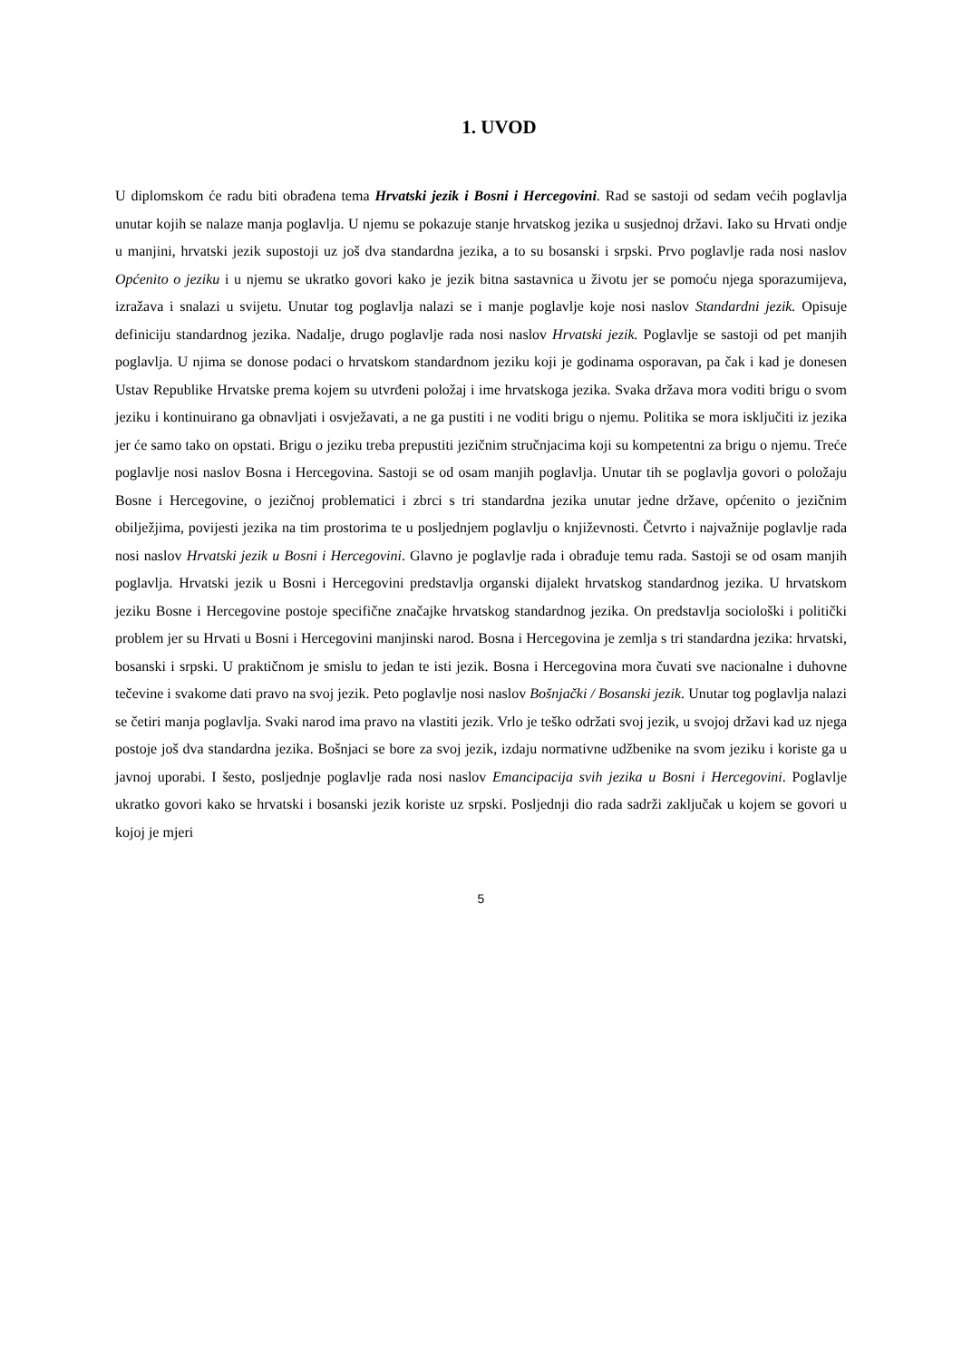1. UVOD
U diplomskom će radu biti obrađena tema Hrvatski jezik i Bosni i Hercegovini. Rad se sastoji od sedam većih poglavlja unutar kojih se nalaze manja poglavlja. U njemu se pokazuje stanje hrvatskog jezika u susjednoj državi. Iako su Hrvati ondje u manjini, hrvatski jezik supostoji uz još dva standardna jezika, a to su bosanski i srpski. Prvo poglavlje rada nosi naslov Općenito o jeziku i u njemu se ukratko govori kako je jezik bitna sastavnica u životu jer se pomoću njega sporazumijeva, izražava i snalazi u svijetu. Unutar tog poglavlja nalazi se i manje poglavlje koje nosi naslov Standardni jezik. Opisuje definiciju standardnog jezika. Nadalje, drugo poglavlje rada nosi naslov Hrvatski jezik. Poglavlje se sastoji od pet manjih poglavlja. U njima se donose podaci o hrvatskom standardnom jeziku koji je godinama osporavan, pa čak i kad je donesen Ustav Republike Hrvatske prema kojem su utvrđeni položaj i ime hrvatskoga jezika. Svaka država mora voditi brigu o svom jeziku i kontinuirano ga obnavljati i osvježavati, a ne ga pustiti i ne voditi brigu o njemu. Politika se mora isključiti iz jezika jer će samo tako on opstati. Brigu o jeziku treba prepustiti jezičnim stručnjacima koji su kompetentni za brigu o njemu. Treće poglavlje nosi naslov Bosna i Hercegovina. Sastoji se od osam manjih poglavlja. Unutar tih se poglavlja govori o položaju Bosne i Hercegovine, o jezičnoj problematici i zbrci s tri standardna jezika unutar jedne države, općenito o jezičnim obilježjima, povijesti jezika na tim prostorima te u posljednjem poglavlju o književnosti. Četvrto i najvažnije poglavlje rada nosi naslov Hrvatski jezik u Bosni i Hercegovini. Glavno je poglavlje rada i obrađuje temu rada. Sastoji se od osam manjih poglavlja. Hrvatski jezik u Bosni i Hercegovini predstavlja organski dijalekt hrvatskog standardnog jezika. U hrvatskom jeziku Bosne i Hercegovine postoje specifične značajke hrvatskog standardnog jezika. On predstavlja sociološki i politički problem jer su Hrvati u Bosni i Hercegovini manjinski narod. Bosna i Hercegovina je zemlja s tri standardna jezika: hrvatski, bosanski i srpski. U praktičnom je smislu to jedan te isti jezik. Bosna i Hercegovina mora čuvati sve nacionalne i duhovne tečevine i svakome dati pravo na svoj jezik. Peto poglavlje nosi naslov Bošnjački / Bosanski jezik. Unutar tog poglavlja nalazi se četiri manja poglavlja. Svaki narod ima pravo na vlastiti jezik. Vrlo je teško održati svoj jezik, u svojoj državi kad uz njega postoje još dva standardna jezika. Bošnjaci se bore za svoj jezik, izdaju normativne udžbenike na svom jeziku i koriste ga u javnoj uporabi. I šesto, posljednje poglavlje rada nosi naslov Emancipacija svih jezika u Bosni i Hercegovini. Poglavlje ukratko govori kako se hrvatski i bosanski jezik koriste uz srpski. Posljednji dio rada sadrži zaključak u kojem se govori u kojoj je mjeri
5